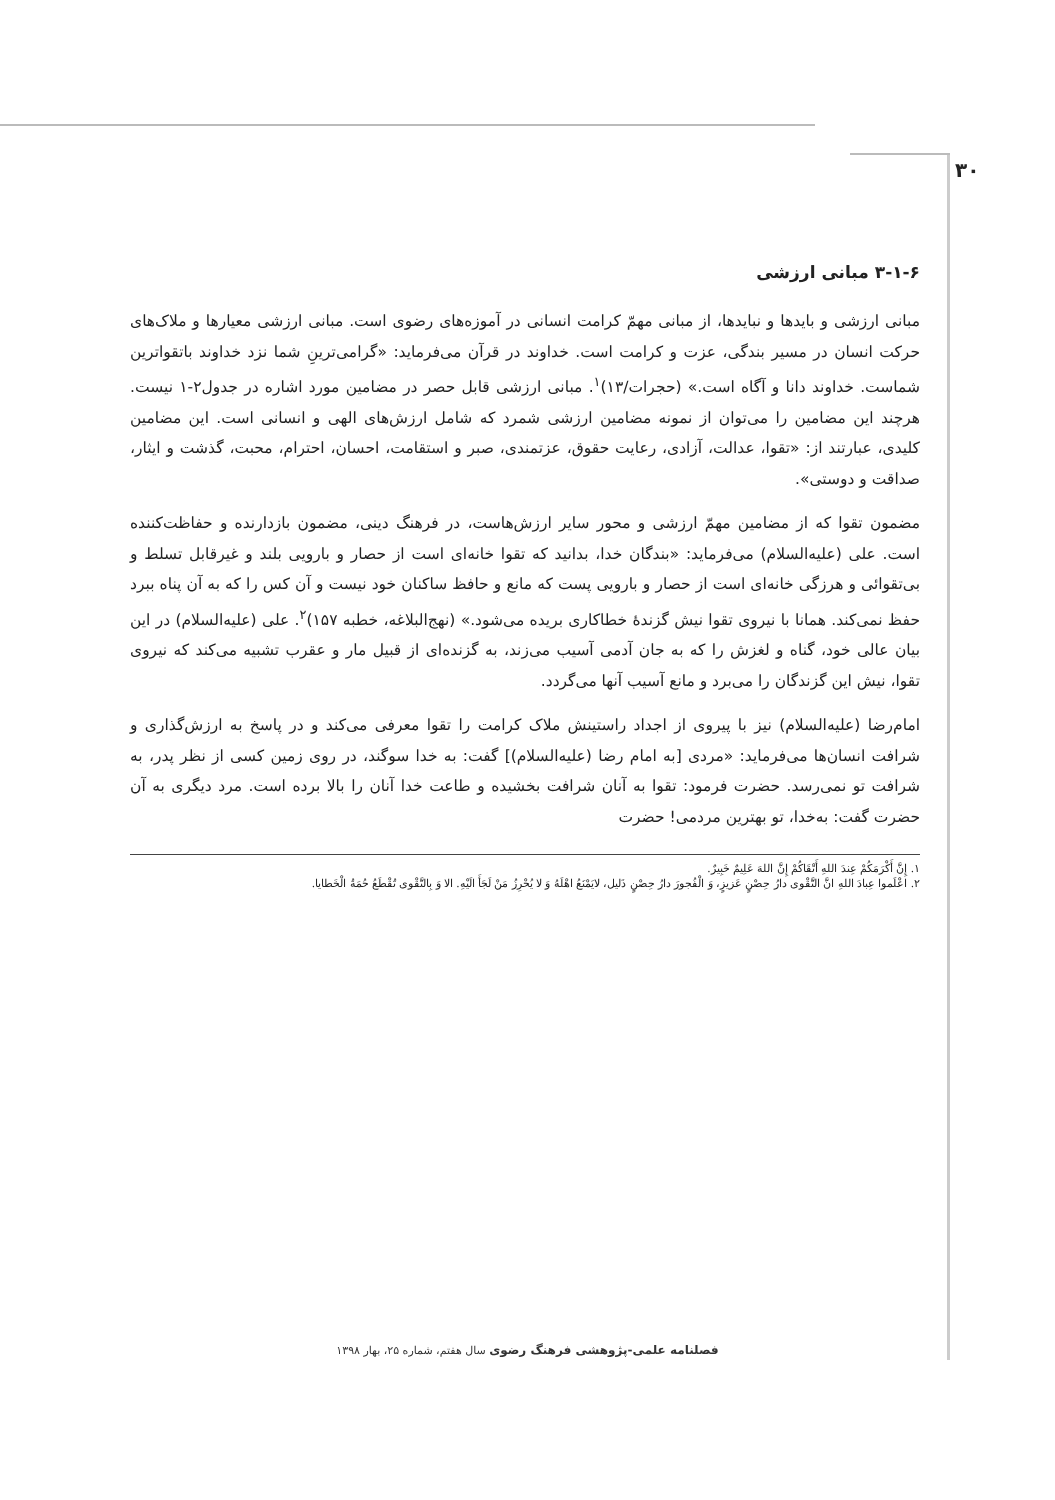۳۰
۳-۱-۶ مبانی ارزشی
مبانی ارزشی و بایدها و نبایدها، از مبانی مهمّ کرامت انسانی در آموزه‌های رضوی است. مبانی ارزشی معیارها و ملاک‌های حرکت انسان در مسیر بندگی، عزت و کرامت است. خداوند در قرآن می‌فرماید: «گرامی‌ترینِ شما نزد خداوند باتقواترین شماست. خداوند دانا و آگاه است.» (حجرات/۱۳)<sup>۱</sup>. مبانی ارزشی قابل حصر در مضامین مورد اشاره در جدول۲-۱ نیست. هرچند این مضامین را می‌توان از نمونه مضامین ارزشی شمرد که شامل ارزش‌های الهی و انسانی است. این مضامین کلیدی، عبارتند از: «تقوا، عدالت، آزادی، رعایت حقوق، عزتمندی، صبر و استقامت، احسان، احترام، محبت، گذشت و ایثار، صداقت و دوستی».
مضمون تقوا که از مضامین مهمّ ارزشی و محور سایر ارزش‌هاست، در فرهنگ دینی، مضمون بازدارنده و حفاظت‌کننده است. علی (علیه‌السلام) می‌فرماید: «بندگان خدا، بدانید که تقوا خانه‌ای است از حصار و بارویی بلند و غیرقابل تسلط و بی‌تقوائی و هرزگی خانه‌ای است از حصار و بارویی پست که مانع و حافظ ساکنان خود نیست و آن کس را که به آن پناه ببرد حفظ نمی‌کند. همانا با نیروی تقوا نیش گزندهٔ خطاکاری بریده می‌شود.» (نهج‌البلاغه، خطبه ۱۵۷)<sup>۲</sup>. علی (علیه‌السلام) در این بیان عالی خود، گناه و لغزش را که به جان آدمی آسیب می‌زند، به گزنده‌ای از قبیل مار و عقرب تشبیه می‌کند که نیروی تقوا، نیش این گزندگان را می‌برد و مانع آسیب آنها می‌گردد.
امام‌رضا (علیه‌السلام) نیز با پیروی از اجداد راستینش ملاک کرامت را تقوا معرفی می‌کند و در پاسخ به ارزش‌گذاری و شرافت انسان‌ها می‌فرماید: «مردی [به امام رضا (علیه‌السلام)] گفت: به خدا سوگند، در روی زمین کسی از نظر پدر، به شرافت تو نمی‌رسد. حضرت فرمود: تقوا به آنان شرافت بخشیده و طاعت خدا آنان را بالا برده است. مرد دیگری به آن حضرت گفت: به‌خدا، تو بهترین مردمی! حضرت
۱. إِنَّ أَکْرَمَکُمْ عِندَ اللهِ أَتْقَاکُمْ إِنَّ اللهَ عَلِیمٌ خَبِیرٌ.
۲. اعْلَموا عِبادَ اللهِ انَّ التَّقْوی دارُ حِصْنٍ عَزیزٍ، وَ الْفُجورَ دارُ حِصْنٍ ذَلیل، لایَمْنَعُ اهْلَهُ وَ لا یُحْرِزُ مَنْ لَجَأَ الَیْهِ. الا وَ بِالتَّقْوی تُقْطَعُ حُمَةُ الْخَطایا.
فصلنامه علمی-پژوهشی فرهنگ رضوی سال هفتم، شماره ۲۵، بهار ۱۳۹۸